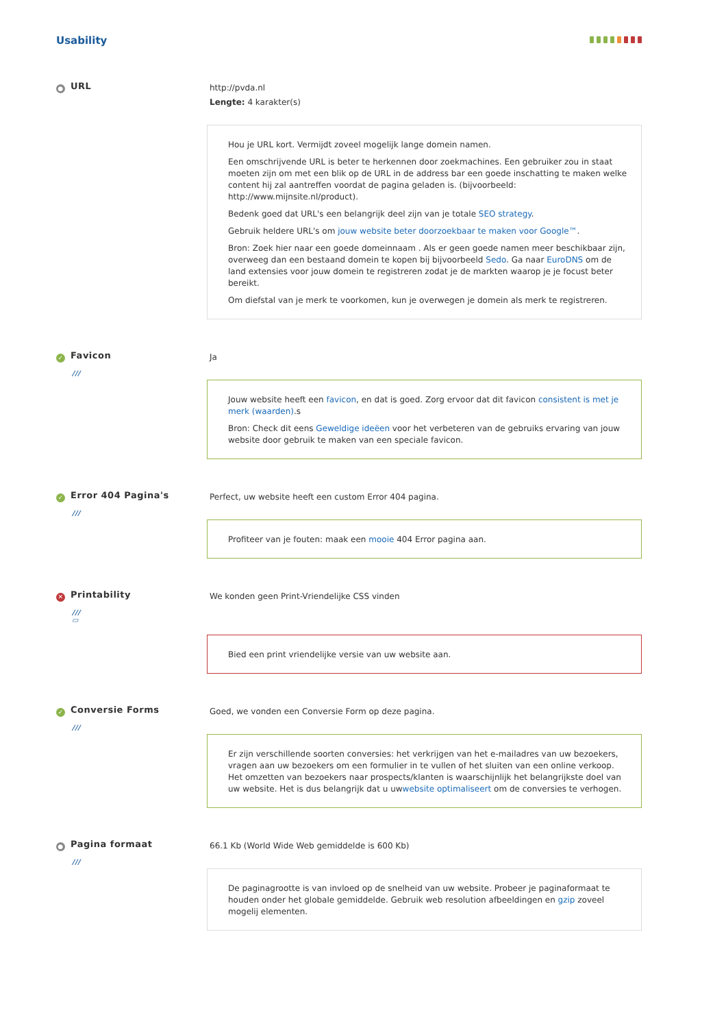Usability
● URL
http://pvda.nl
Lengte: 4 karakter(s)
Hou je URL kort. Vermijdt zoveel mogelijk lange domein namen.
Een omschrijvende URL is beter te herkennen door zoekmachines. Een gebruiker zou in staat moeten zijn om met een blik op de URL in de address bar een goede inschatting te maken welke content hij zal aantreffen voordat de pagina geladen is. (bijvoorbeeld: http://www.mijnsite.nl/product).
Bedenk goed dat URL's een belangrijk deel zijn van je totale SEO strategy.
Gebruik heldere URL's om jouw website beter doorzoekbaar te maken voor Google™.
Bron: Zoek hier naar een goede domeinnaam . Als er geen goede namen meer beschikbaar zijn, overweeg dan een bestaand domein te kopen bij bijvoorbeeld Sedo. Ga naar EuroDNS om de land extensies voor jouw domein te registreren zodat je de markten waarop je je focust beter bereikt.
Om diefstal van je merk te voorkomen, kun je overwegen je domein als merk te registreren.
✓ Favicon
///
Ja
Jouw website heeft een favicon, en dat is goed. Zorg ervoor dat dit favicon consistent is met je merk (waarden).s
Bron: Check dit eens Geweldige ideëen voor het verbeteren van de gebruiks ervaring van jouw website door gebruik te maken van een speciale favicon.
✓ Error 404 Pagina's
///
Perfect, uw website heeft een custom Error 404 pagina.
Profiteer van je fouten: maak een mooie 404 Error pagina aan.
✕ Printability
///
▭
We konden geen Print-Vriendelijke CSS vinden
Bied een print vriendelijke versie van uw website aan.
✓ Conversie Forms
///
Goed, we vonden een Conversie Form op deze pagina.
Er zijn verschillende soorten conversies: het verkrijgen van het e-mailadres van uw bezoekers, vragen aan uw bezoekers om een formulier in te vullen of het sluiten van een online verkoop. Het omzetten van bezoekers naar prospects/klanten is waarschijnlijk het belangrijkste doel van uw website. Het is dus belangrijk dat u uwwebsite optimaliseert om de conversies te verhogen.
● Pagina formaat
///
66.1 Kb (World Wide Web gemiddelde is 600 Kb)
De paginagrootte is van invloed op de snelheid van uw website. Probeer je paginaformaat te houden onder het globale gemiddelde. Gebruik web resolution afbeeldingen en gzip zoveel mogelij elementen.